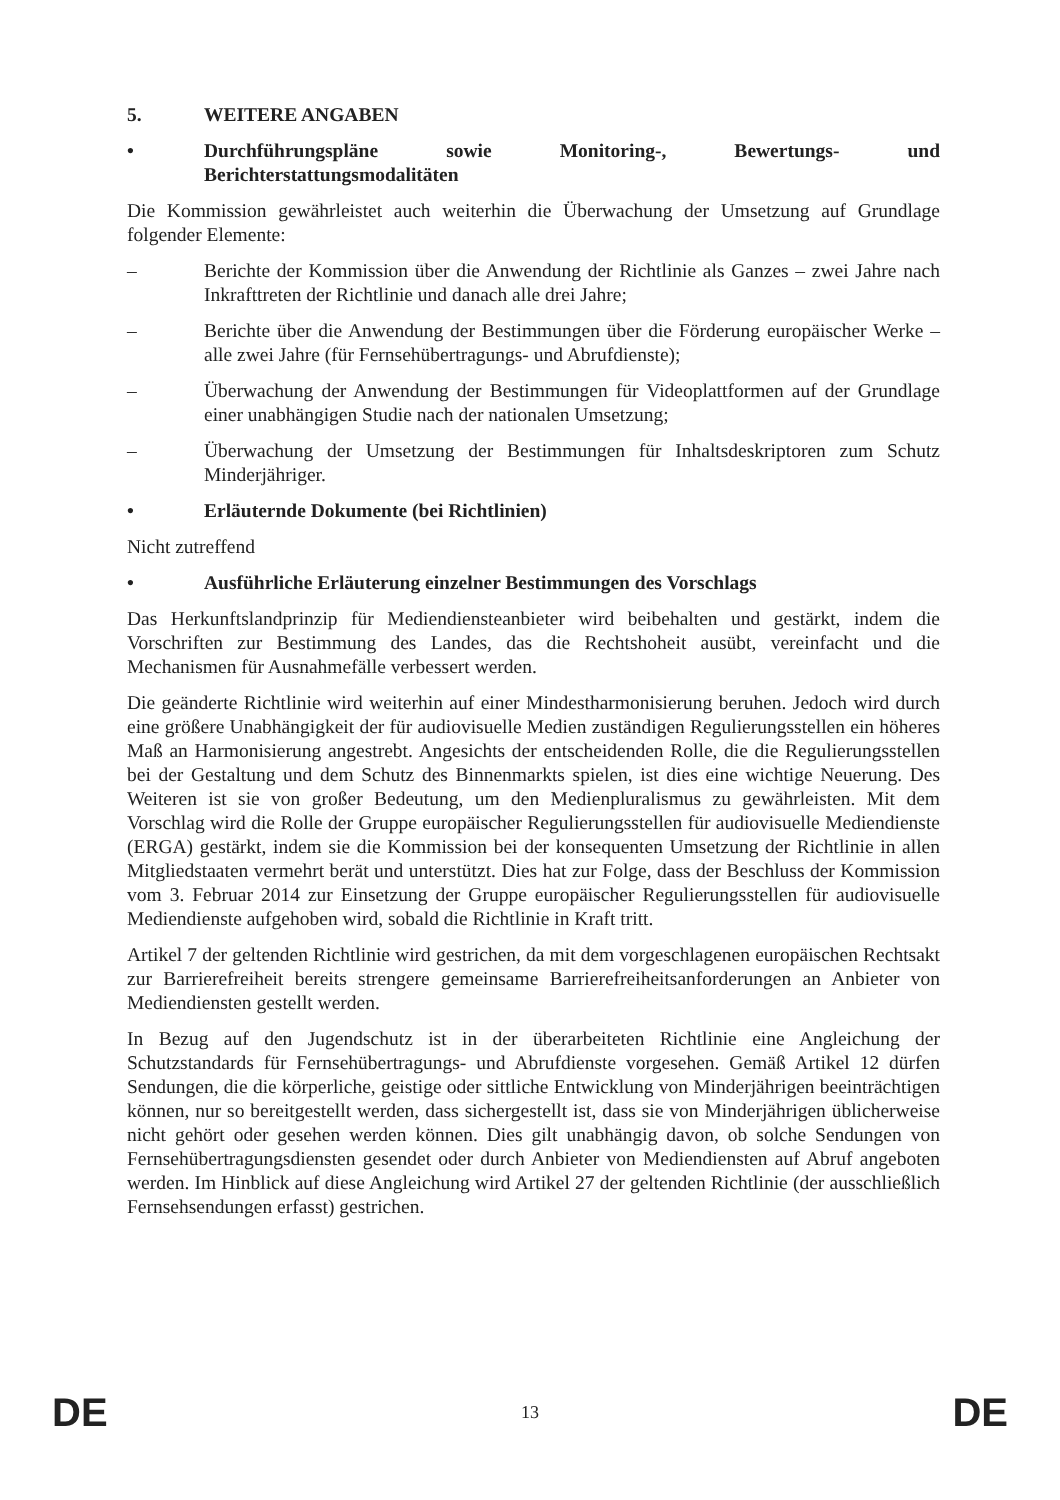5. WEITERE ANGABEN
• Durchführungspläne sowie Monitoring-, Bewertungs- und Berichterstattungsmodalitäten
Die Kommission gewährleistet auch weiterhin die Überwachung der Umsetzung auf Grundlage folgender Elemente:
– Berichte der Kommission über die Anwendung der Richtlinie als Ganzes – zwei Jahre nach Inkrafttreten der Richtlinie und danach alle drei Jahre;
– Berichte über die Anwendung der Bestimmungen über die Förderung europäischer Werke – alle zwei Jahre (für Fernsehübertragungs- und Abrufdienste);
– Überwachung der Anwendung der Bestimmungen für Videoplattformen auf der Grundlage einer unabhängigen Studie nach der nationalen Umsetzung;
– Überwachung der Umsetzung der Bestimmungen für Inhaltsdeskriptoren zum Schutz Minderjähriger.
• Erläuternde Dokumente (bei Richtlinien)
Nicht zutreffend
• Ausführliche Erläuterung einzelner Bestimmungen des Vorschlags
Das Herkunftslandprinzip für Mediendiensteanbieter wird beibehalten und gestärkt, indem die Vorschriften zur Bestimmung des Landes, das die Rechtshoheit ausübt, vereinfacht und die Mechanismen für Ausnahmefälle verbessert werden.
Die geänderte Richtlinie wird weiterhin auf einer Mindestharmonisierung beruhen. Jedoch wird durch eine größere Unabhängigkeit der für audiovisuelle Medien zuständigen Regulierungsstellen ein höheres Maß an Harmonisierung angestrebt. Angesichts der entscheidenden Rolle, die die Regulierungsstellen bei der Gestaltung und dem Schutz des Binnenmarkts spielen, ist dies eine wichtige Neuerung. Des Weiteren ist sie von großer Bedeutung, um den Medienpluralismus zu gewährleisten. Mit dem Vorschlag wird die Rolle der Gruppe europäischer Regulierungsstellen für audiovisuelle Mediendienste (ERGA) gestärkt, indem sie die Kommission bei der konsequenten Umsetzung der Richtlinie in allen Mitgliedstaaten vermehrt berät und unterstützt. Dies hat zur Folge, dass der Beschluss der Kommission vom 3. Februar 2014 zur Einsetzung der Gruppe europäischer Regulierungsstellen für audiovisuelle Mediendienste aufgehoben wird, sobald die Richtlinie in Kraft tritt.
Artikel 7 der geltenden Richtlinie wird gestrichen, da mit dem vorgeschlagenen europäischen Rechtsakt zur Barrierefreiheit bereits strengere gemeinsame Barrierefreiheitsanforderungen an Anbieter von Mediendiensten gestellt werden.
In Bezug auf den Jugendschutz ist in der überarbeiteten Richtlinie eine Angleichung der Schutzstandards für Fernsehübertragungs- und Abrufdienste vorgesehen. Gemäß Artikel 12 dürfen Sendungen, die die körperliche, geistige oder sittliche Entwicklung von Minderjährigen beeinträchtigen können, nur so bereitgestellt werden, dass sichergestellt ist, dass sie von Minderjährigen üblicherweise nicht gehört oder gesehen werden können. Dies gilt unabhängig davon, ob solche Sendungen von Fernsehübertragungsdiensten gesendet oder durch Anbieter von Mediendiensten auf Abruf angeboten werden. Im Hinblick auf diese Angleichung wird Artikel 27 der geltenden Richtlinie (der ausschließlich Fernsehsendungen erfasst) gestrichen.
DE 13 DE